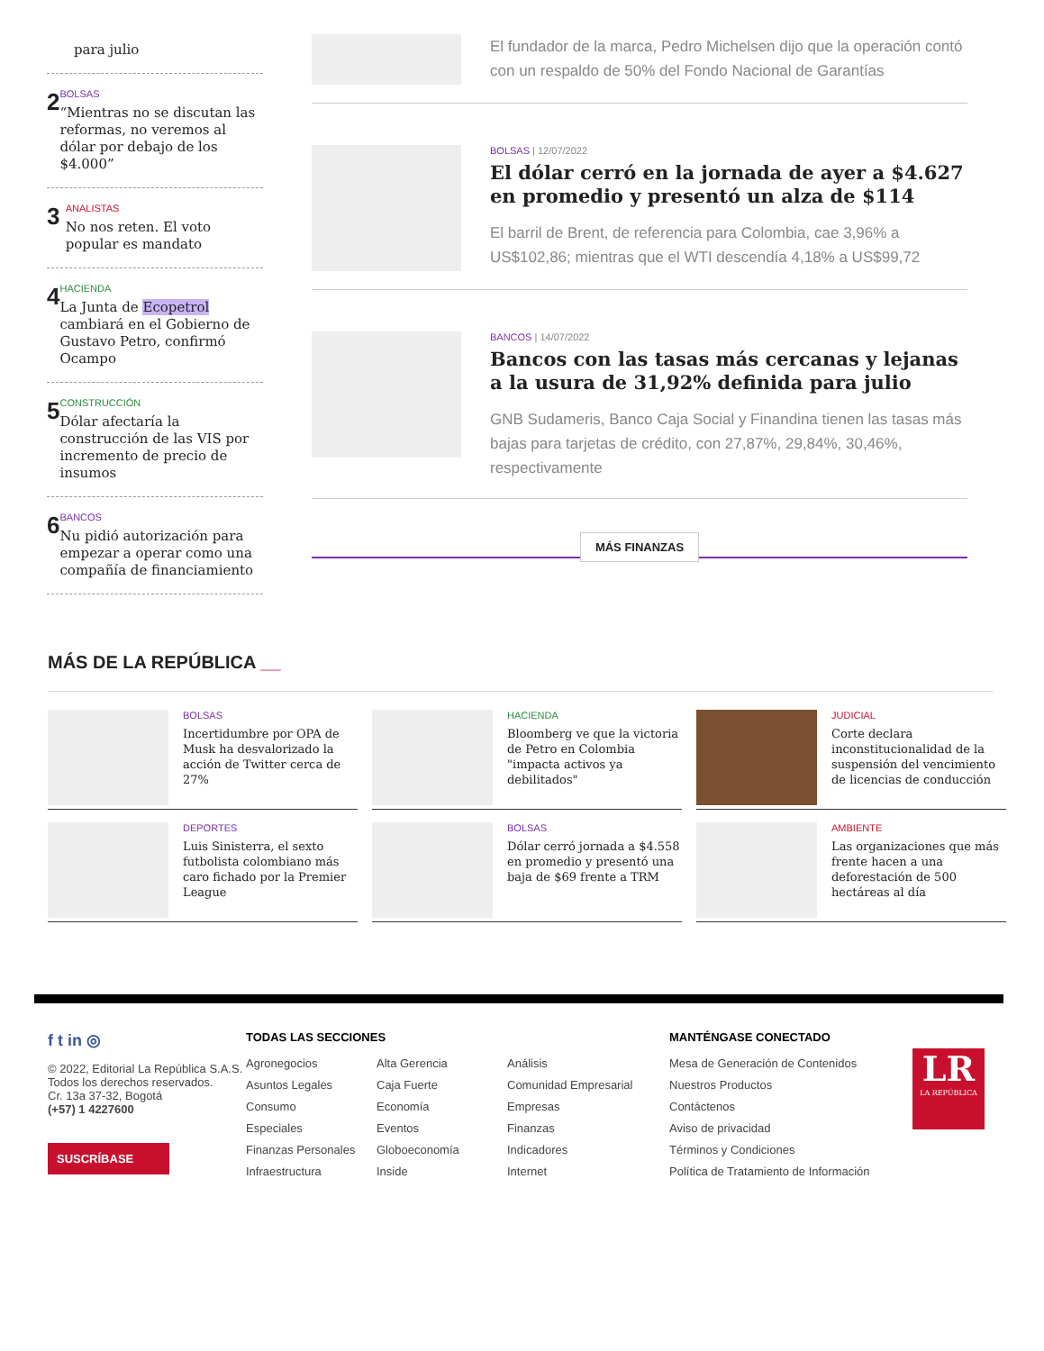para julio
2
BOLSAS
“Mientras no se discutan las reformas, no veremos al dólar por debajo de los $4.000”
3
ANALISTAS
No nos reten. El voto popular es mandato
4
HACIENDA
La Junta de Ecopetrol cambiará en el Gobierno de Gustavo Petro, confirmó Ocampo
5
CONSTRUCCIÓN
Dólar afectaría la construcción de las VIS por incremento de precio de insumos
6
BANCOS
Nu pidió autorización para empezar a operar como una compañía de financiamiento
El fundador de la marca, Pedro Michelsen dijo que la operación contó con un respaldo de 50% del Fondo Nacional de Garantías
BOLSAS | 12/07/2022
El dólar cerró en la jornada de ayer a $4.627 en promedio y presentó un alza de $114
El barril de Brent, de referencia para Colombia, cae 3,96% a US$102,86; mientras que el WTI descendía 4,18% a US$99,72
BANCOS | 14/07/2022
Bancos con las tasas más cercanas y lejanas a la usura de 31,92% definida para julio
GNB Sudameris, Banco Caja Social y Finandina tienen las tasas más bajas para tarjetas de crédito, con 27,87%, 29,84%, 30,46%, respectivamente
MÁS FINANZAS
MÁS DE LA REPÚBLICA __
BOLSAS
Incertidumbre por OPA de Musk ha desvalorizado la acción de Twitter cerca de 27%
HACIENDA
Bloomberg ve que la victoria de Petro en Colombia "impacta activos ya debilitados"
JUDICIAL
Corte declara inconstitucionalidad de la suspensión del vencimiento de licencias de conducción
DEPORTES
Luis Sinisterra, el sexto futbolista colombiano más caro fichado por la Premier League
BOLSAS
Dólar cerró jornada a $4.558 en promedio y presentó una baja de $69 frente a TRM
AMBIENTE
Las organizaciones que más frente hacen a una deforestación de 500 hectáreas al día
f t in ◎
© 2022, Editorial La República S.A.S. Todos los derechos reservados.
Cr. 13a 37-32, Bogotá
(+57) 1 4227600
SUSCRÍBASE
TODAS LAS SECCIONES
Agronegocios
Asuntos Legales
Consumo
Especiales
Finanzas Personales
Infraestructura
Alta Gerencia
Caja Fuerte
Economía
Eventos
Globoeconomía
Inside
Análisis
Comunidad Empresarial
Empresas
Finanzas
Indicadores
Internet
MANTÉNGASE CONECTADO
Mesa de Generación de Contenidos
Nuestros Productos
Contáctenos
Aviso de privacidad
Términos y Condiciones
Política de Tratamiento de Información
LR
LA REPÚBLICA